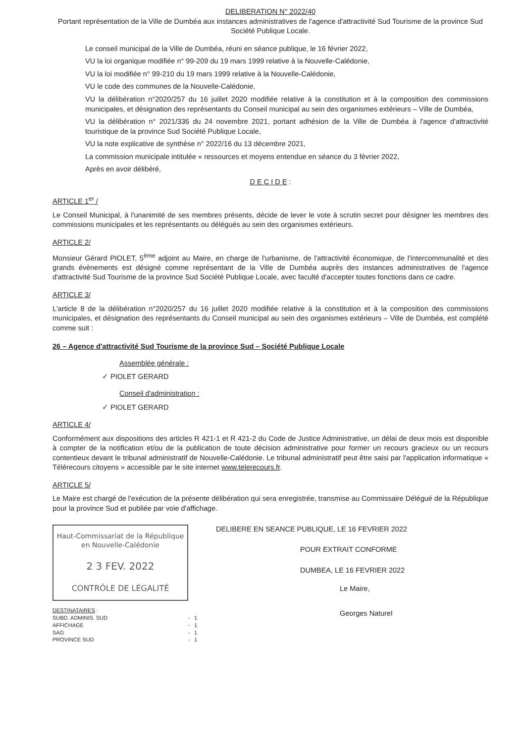DELIBERATION N° 2022/40
Portant représentation de la Ville de Dumbéa aux instances administratives de l'agence d'attractivité Sud Tourisme de la province Sud Société Publique Locale.
Le conseil municipal de la Ville de Dumbéa, réuni en séance publique, le 16 février 2022,
VU la loi organique modifiée n° 99-209 du 19 mars 1999 relative à la Nouvelle-Calédonie,
VU la loi modifiée n° 99-210 du 19 mars 1999 relative à la Nouvelle-Calédonie,
VU le code des communes de la Nouvelle-Calédonie,
VU la délibération n°2020/257 du 16 juillet 2020 modifiée relative à la constitution et à la composition des commissions municipales, et désignation des représentants du Conseil municipal au sein des organismes extérieurs – Ville de Dumbéa,
VU la délibération n° 2021/336 du 24 novembre 2021, portant adhésion de la Ville de Dumbéa à l'agence d'attractivité touristique de la province Sud Société Publique Locale,
VU la note explicative de synthèse n° 2022/16 du 13 décembre 2021,
La commission municipale intitulée « ressources et moyens entendue en séance du 3 février 2022,
Après en avoir délibéré,
D E C I D E :
ARTICLE 1<sup>er</sup> /
Le Conseil Municipal, à l'unanimité de ses membres présents, décide de lever le vote à scrutin secret pour désigner les membres des commissions municipales et les représentants ou délégués au sein des organismes extérieurs.
ARTICLE 2/
Monsieur Gérard PIOLET, 5<sup>ème</sup> adjoint au Maire, en charge de l'urbanisme, de l'attractivité économique, de l'intercommunalité et des grands évènements est désigné comme représentant de la Ville de Dumbéa auprès des instances administratives de l'agence d'attractivité Sud Tourisme de la province Sud Société Publique Locale, avec faculté d'accepter toutes fonctions dans ce cadre.
ARTICLE 3/
L'article 8 de la délibération n°2020/257 du 16 juillet 2020 modifiée relative à la constitution et à la composition des commissions municipales, et désignation des représentants du Conseil municipal au sein des organismes extérieurs – Ville de Dumbéa, est complété comme suit :
26 – Agence d'attractivité Sud Tourisme de la province Sud – Société Publique Locale
Assemblée générale :
✓ PIOLET GERARD
Conseil d'administration :
✓ PIOLET GERARD
ARTICLE 4/
Conformément aux dispositions des articles R 421-1 et R 421-2 du Code de Justice Administrative, un délai de deux mois est disponible à compter de la notification et/ou de la publication de toute décision administrative pour former un recours gracieux ou un recours contentieux devant le tribunal administratif de Nouvelle-Calédonie. Le tribunal administratif peut être saisi par l'application informatique « Télérecours citoyens » accessible par le site internet www.telerecours.fr.
ARTICLE 5/
Le Maire est chargé de l'exécution de la présente délibération qui sera enregistrée, transmise au Commissaire Délégué de la République pour la province Sud et publiée par voie d'affichage.
Haut-Commissariat de la République
en Nouvelle-Calédonie
2 3 FEV. 2022
CONTRÔLE DE LÉGALITÉ
| DESTINATAIRES : | | |
| SUBD. ADMINIS. SUD | - | 1 |
| AFFICHAGE | - | 1 |
| SAG | - | 1 |
| PROVINCE SUD | - | 1 |
DELIBERE EN SEANCE PUBLIQUE, LE 16 FEVRIER 2022
POUR EXTRAIT CONFORME
DUMBEA, LE 16 FEVRIER 2022
Le Maire,
Georges Naturel